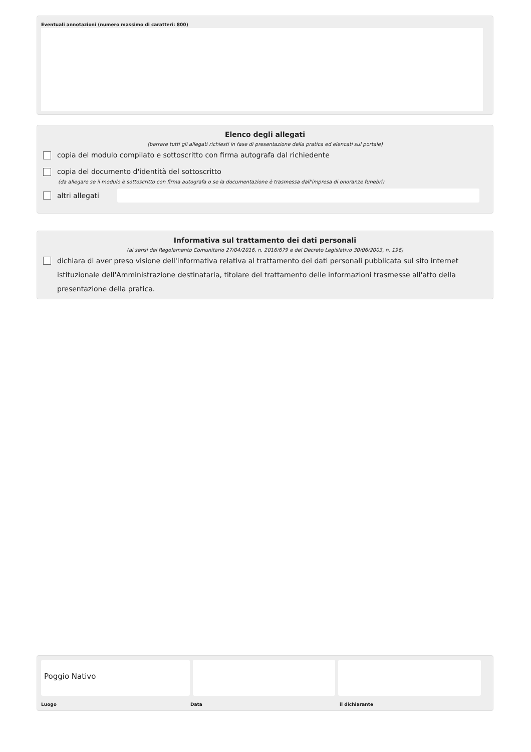Eventuali annotazioni (numero massimo di caratteri: 800)
Elenco degli allegati
(barrare tutti gli allegati richiesti in fase di presentazione della pratica ed elencati sul portale)
copia del modulo compilato e sottoscritto con firma autografa dal richiedente
copia del documento d'identità del sottoscritto
(da allegare se il modulo è sottoscritto con firma autografa o se la documentazione è trasmessa dall'impresa di onoranze funebri)
altri allegati
Informativa sul trattamento dei dati personali
(ai sensi del Regolamento Comunitario 27/04/2016, n. 2016/679 e del Decreto Legislativo 30/06/2003, n. 196)
dichiara di aver preso visione dell'informativa relativa al trattamento dei dati personali pubblicata sul sito internet istituzionale dell'Amministrazione destinataria, titolare del trattamento delle informazioni trasmesse all'atto della presentazione della pratica.
Poggio Nativo
Luogo Data il dichiarante